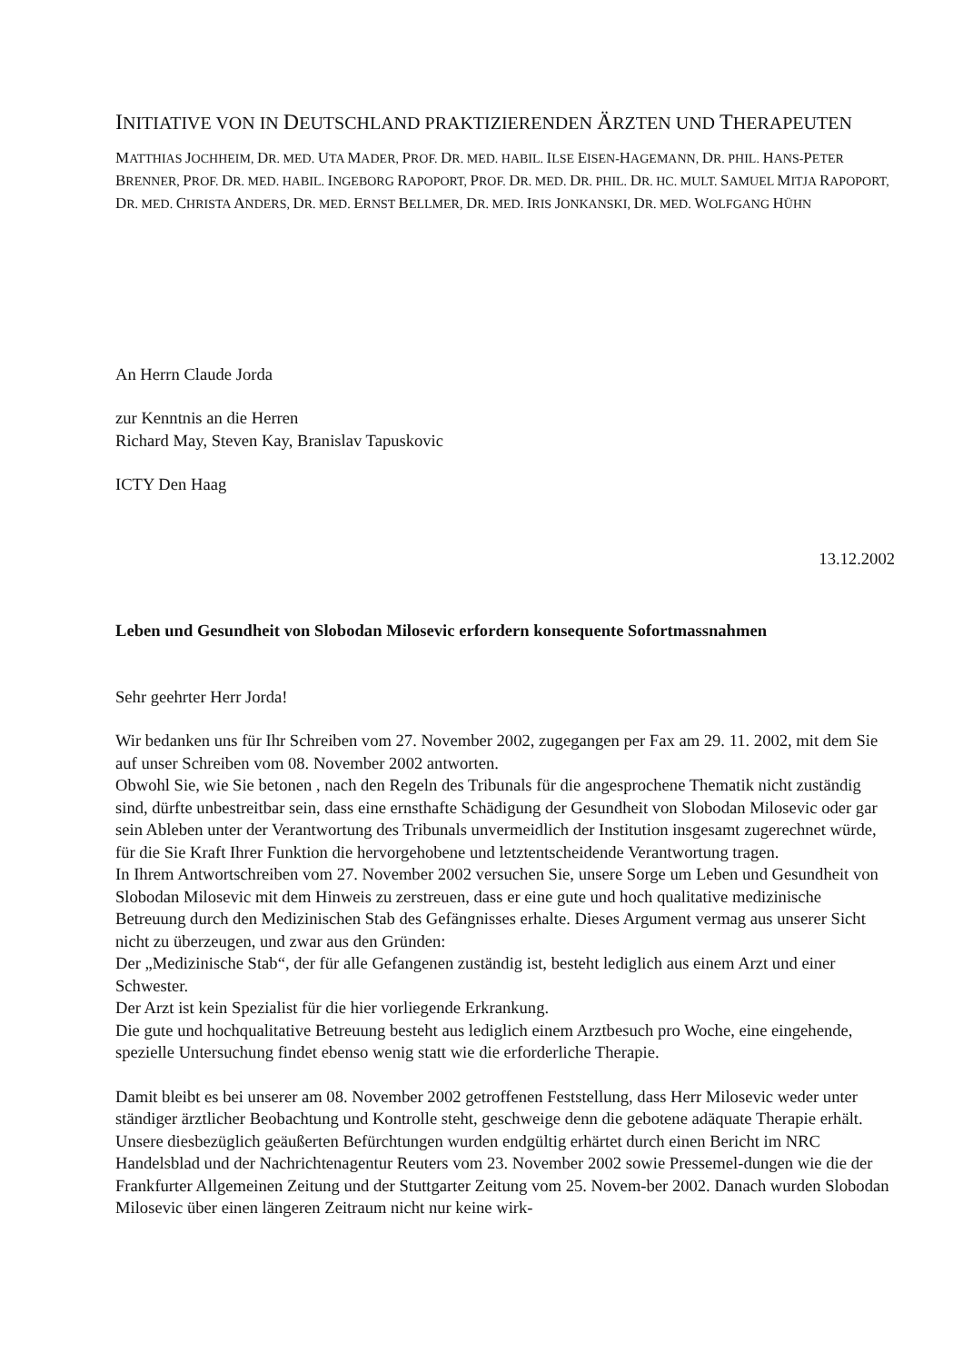INITIATIVE VON IN DEUTSCHLAND PRAKTIZIERENDEN ÄRZTEN UND THERAPEUTEN
MATTHIAS JOCHHEIM, DR. MED. UTA MADER, PROF. DR. MED. HABIL. ILSE EISEN-HAGEMANN, DR. PHIL. HANS-PETER BRENNER, PROF. DR. MED. HABIL. INGEBORG RAPOPORT, PROF. DR. MED. DR. PHIL. DR. HC. MULT. SAMUEL MITJA RAPOPORT, DR. MED. CHRISTA ANDERS, DR. MED. ERNST BELLMER, DR. MED. IRIS JONKANSKI, DR. MED. WOLFGANG HÜHN
An Herrn Claude Jorda
zur Kenntnis an die Herren
Richard May, Steven Kay, Branislav Tapuskovic
ICTY Den Haag
13.12.2002
Leben und Gesundheit von Slobodan Milosevic erfordern konsequente Sofortmassnahmen
Sehr geehrter Herr Jorda!
Wir bedanken uns für Ihr Schreiben vom 27. November 2002, zugegangen per Fax am 29. 11. 2002, mit dem Sie auf unser Schreiben vom 08. November 2002 antworten.
Obwohl Sie, wie Sie betonen , nach den Regeln des Tribunals für die angesprochene Thematik nicht zuständig sind, dürfte unbestreitbar sein, dass eine ernsthafte Schädigung der Gesundheit von Slobodan Milosevic oder gar sein Ableben unter der Verantwortung des Tribunals unvermeidlich der Institution insgesamt zugerechnet würde, für die Sie Kraft Ihrer Funktion die hervorgehobene und letztentscheidende Verantwortung tragen.
In Ihrem Antwortschreiben vom 27. November 2002 versuchen Sie, unsere Sorge um Leben und Gesundheit von Slobodan Milosevic mit dem Hinweis zu zerstreuen, dass er eine gute und hoch qualitative medizinische Betreuung durch den Medizinischen Stab des Gefängnisses erhalte. Dieses Argument vermag aus unserer Sicht nicht zu überzeugen, und zwar aus den Gründen:
Der „Medizinische Stab“, der für alle Gefangenen zuständig ist, besteht lediglich aus einem Arzt und einer Schwester.
Der Arzt ist kein Spezialist für die hier vorliegende Erkrankung.
Die gute und hochqualitative Betreuung besteht aus lediglich einem Arztbesuch pro Woche, eine eingehende, spezielle Untersuchung findet ebenso wenig statt wie die erforderliche Therapie.
Damit bleibt es bei unserer am 08. November 2002 getroffenen Feststellung, dass Herr Milosevic weder unter ständiger ärztlicher Beobachtung und Kontrolle steht, geschweige denn die gebotene adäquate Therapie erhält.
Unsere diesbezüglich geäußerten Befürchtungen wurden endgültig erhärtet durch einen Bericht im NRC Handelsblad und der Nachrichtenagentur Reuters vom 23. November 2002 sowie Pressemel-dungen wie die der Frankfurter Allgemeinen Zeitung und der Stuttgarter Zeitung vom 25. Novem-ber 2002. Danach wurden Slobodan Milosevic über einen längeren Zeitraum nicht nur keine wirk-